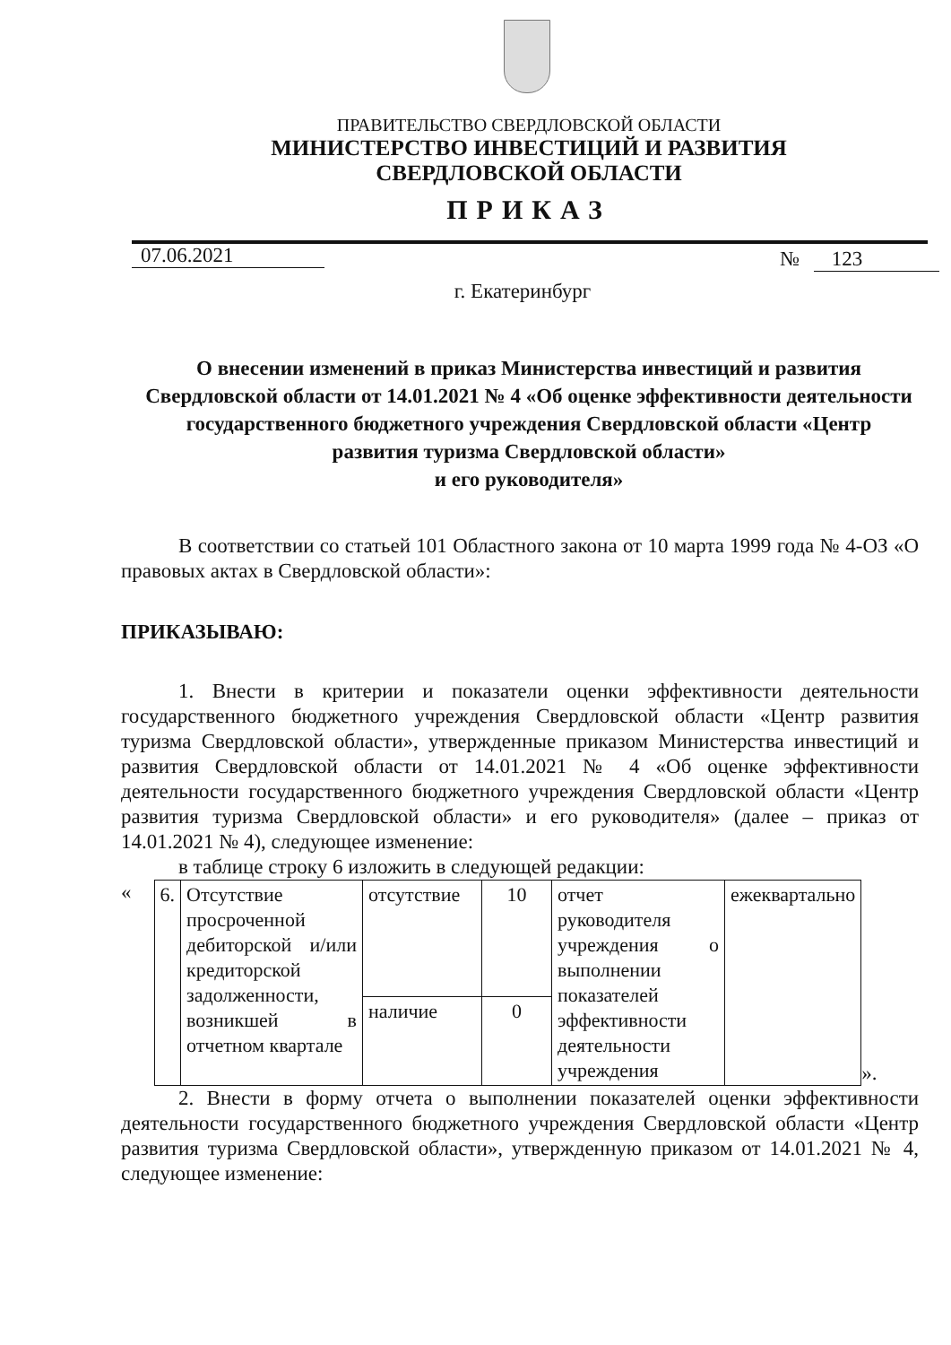ПРАВИТЕЛЬСТВО СВЕРДЛОВСКОЙ ОБЛАСТИ
МИНИСТЕРСТВО ИНВЕСТИЦИЙ И РАЗВИТИЯ
СВЕРДЛОВСКОЙ ОБЛАСТИ
ПРИКАЗ
07.06.2021 № 123
г. Екатеринбург
О внесении изменений в приказ Министерства инвестиций и развития Свердловской области от 14.01.2021 № 4 «Об оценке эффективности деятельности государственного бюджетного учреждения Свердловской области «Центр развития туризма Свердловской области»
и его руководителя»
В соответствии со статьей 101 Областного закона от 10 марта 1999 года № 4-ОЗ «О правовых актах в Свердловской области»:
ПРИКАЗЫВАЮ:
1. Внести в критерии и показатели оценки эффективности деятельности государственного бюджетного учреждения Свердловской области «Центр развития туризма Свердловской области», утвержденные приказом Министерства инвестиций и развития Свердловской области от 14.01.2021 № 4 «Об оценке эффективности деятельности государственного бюджетного учреждения Свердловской области «Центр развития туризма Свердловской области» и его руководителя» (далее – приказ от 14.01.2021 № 4), следующее изменение:
в таблице строку 6 изложить в следующей редакции:
«
| 6. | Отсутствие просроченной дебиторской и/или кредиторской задолженности, возникшей в отчетном квартале | отсутствие | 10 | отчет руководителя учреждения о выполнении показателей эффективности деятельности учреждения | ежеквартально |
| | | наличие | 0 | | |
».
2. Внести в форму отчета о выполнении показателей оценки эффективности деятельности государственного бюджетного учреждения Свердловской области «Центр развития туризма Свердловской области», утвержденную приказом от 14.01.2021 № 4, следующее изменение: